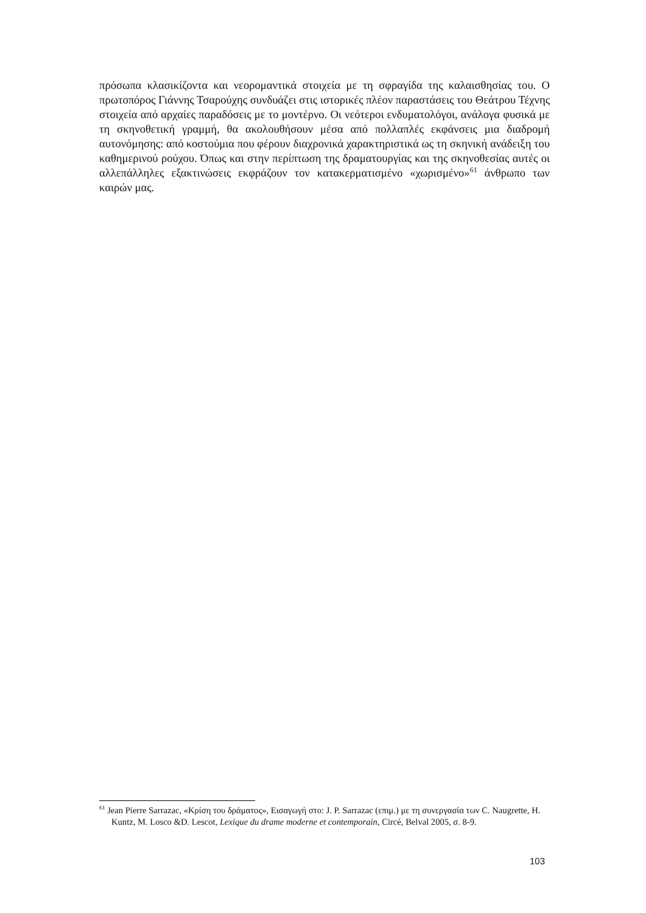πρόσωπα κλασικίζοντα και νεορομαντικά στοιχεία με τη σφραγίδα της καλαισθησίας του. Ο πρωτοπόρος Γιάννης Τσαρούχης συνδυάζει στις ιστορικές πλέον παραστάσεις του Θεάτρου Τέχνης στοιχεία από αρχαίες παραδόσεις με το μοντέρνο. Οι νεότεροι ενδυματολόγοι, ανάλογα φυσικά με τη σκηνοθετική γραμμή, θα ακολουθήσουν μέσα από πολλαπλές εκφάνσεις μια διαδρομή αυτονόμησης: από κοστούμια που φέρουν διαχρονικά χαρακτηριστικά ως τη σκηνική ανάδειξη του καθημερινού ρούχου. Όπως και στην περίπτωση της δραματουργίας και της σκηνοθεσίας αυτές οι αλλεπάλληλες εξακτινώσεις εκφράζουν τον κατακερματισμένο «χωρισμένο»<sup>61</sup> άνθρωπο των καιρών μας.
<sup>61</sup> Jean Pierre Sarrazac, «Κρίση του δράματος», Εισαγωγή στο: J. P. Sarrazac (επιμ.) με τη συνεργασία των C. Naugrette, H. Kuntz, M. Losco &D. Lescot, Lexique du drame moderne et contemporain, Circé, Belval 2005, σ. 8-9.
103